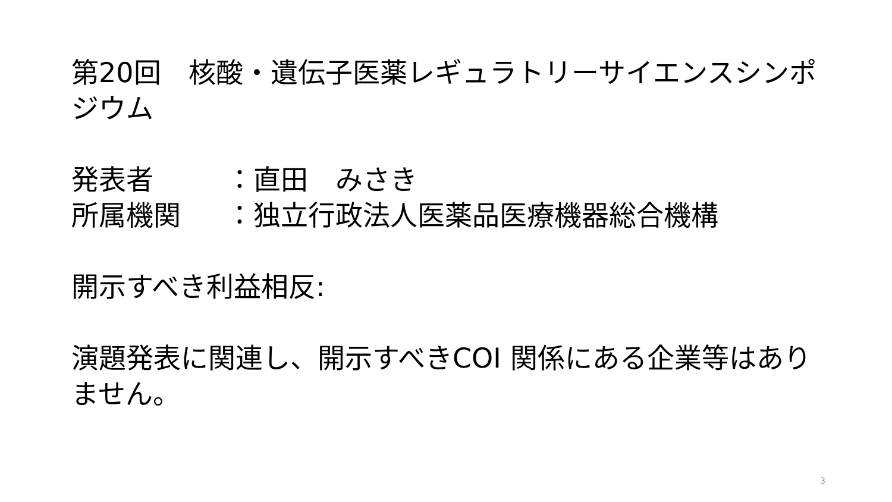第20回　核酸・遺伝子医薬レギュラトリーサイエンスシンポジウム
発表者 ：直田　みさき
所属機関 ：独立行政法人医薬品医療機器総合機構
開示すべき利益相反:
演題発表に関連し、開示すべきCOI 関係にある企業等はありません。
3